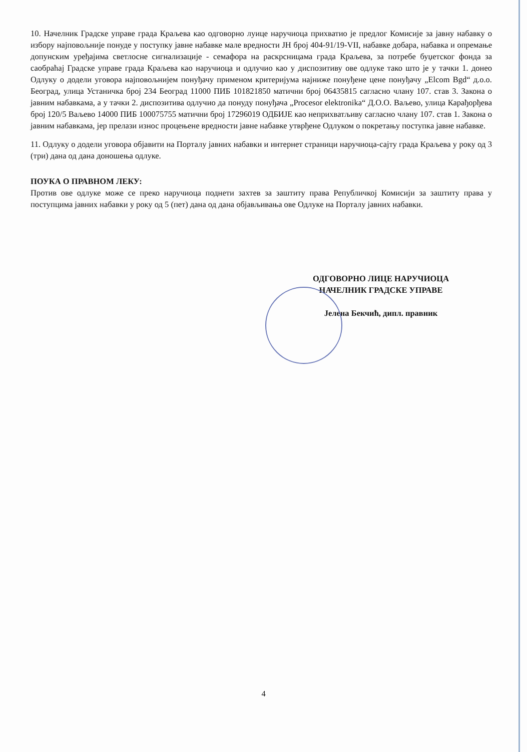10. Начелник Градске управе града Краљева као одговорно луице наручиоца прихватио је предлог Комисије за јавну набавку о избору најповољније понуде у поступку јавне набавке мале вредности ЈН број 404-91/19-VII, набавке добара, набавка и опремање допунским уређајима светлосне сигнализације - семафора на раскрсницама града Краљева, за потребе буџетског фонда за саобраћај Градске управе града Краљева као наручиоца и одлучио као у диспозитиву ове одлуке тако што је у тачки 1. донео Одлуку о додели уговора најповољнијем понуђачу применом критеријума најниже понуђене цене понуђачу „Elcom Bgd“ д.о.о. Београд, улица Устаничка број 234 Београд 11000 ПИБ 101821850 матични број 06435815 сагласно члану 107. став 3. Закона о јавним набавкама, а у тачки 2. диспозитива одлучио да понуду понуђача „Procesor elektronika“ Д.О.О. Ваљево, улица Карађорђева број 120/5 Ваљево 14000 ПИБ 100075755 матични број 17296019 ОДБИЈЕ као неприхватљиву сагласно члану 107. став 1. Закона о јавним набавкама, јер прелази износ процењене вредности јавне набавке утврђене Одлуком о покретању поступка јавне набавке.
11. Одлуку о додели уговора објавити на Порталу јавних набавки и интернет страници наручиоца-сајту града Краљева у року од 3 (три) дана од дана доношења одлуке.
ПОУКА О ПРАВНОМ ЛЕКУ:
Против ове одлуке може се преко наручиоца поднети захтев за заштиту права Републичкој Комисији за заштиту права у поступцима јавних набавки у року од 5 (пет) дана од дана објављивања ове Одлуке на Порталу јавних набавки.
ОДГОВОРНО ЛИЦЕ НАРУЧИОЦА
НАЧЕЛНИК ГРАДСКЕ УПРАВЕ
Јелена Бекчић, дипл. правник
4